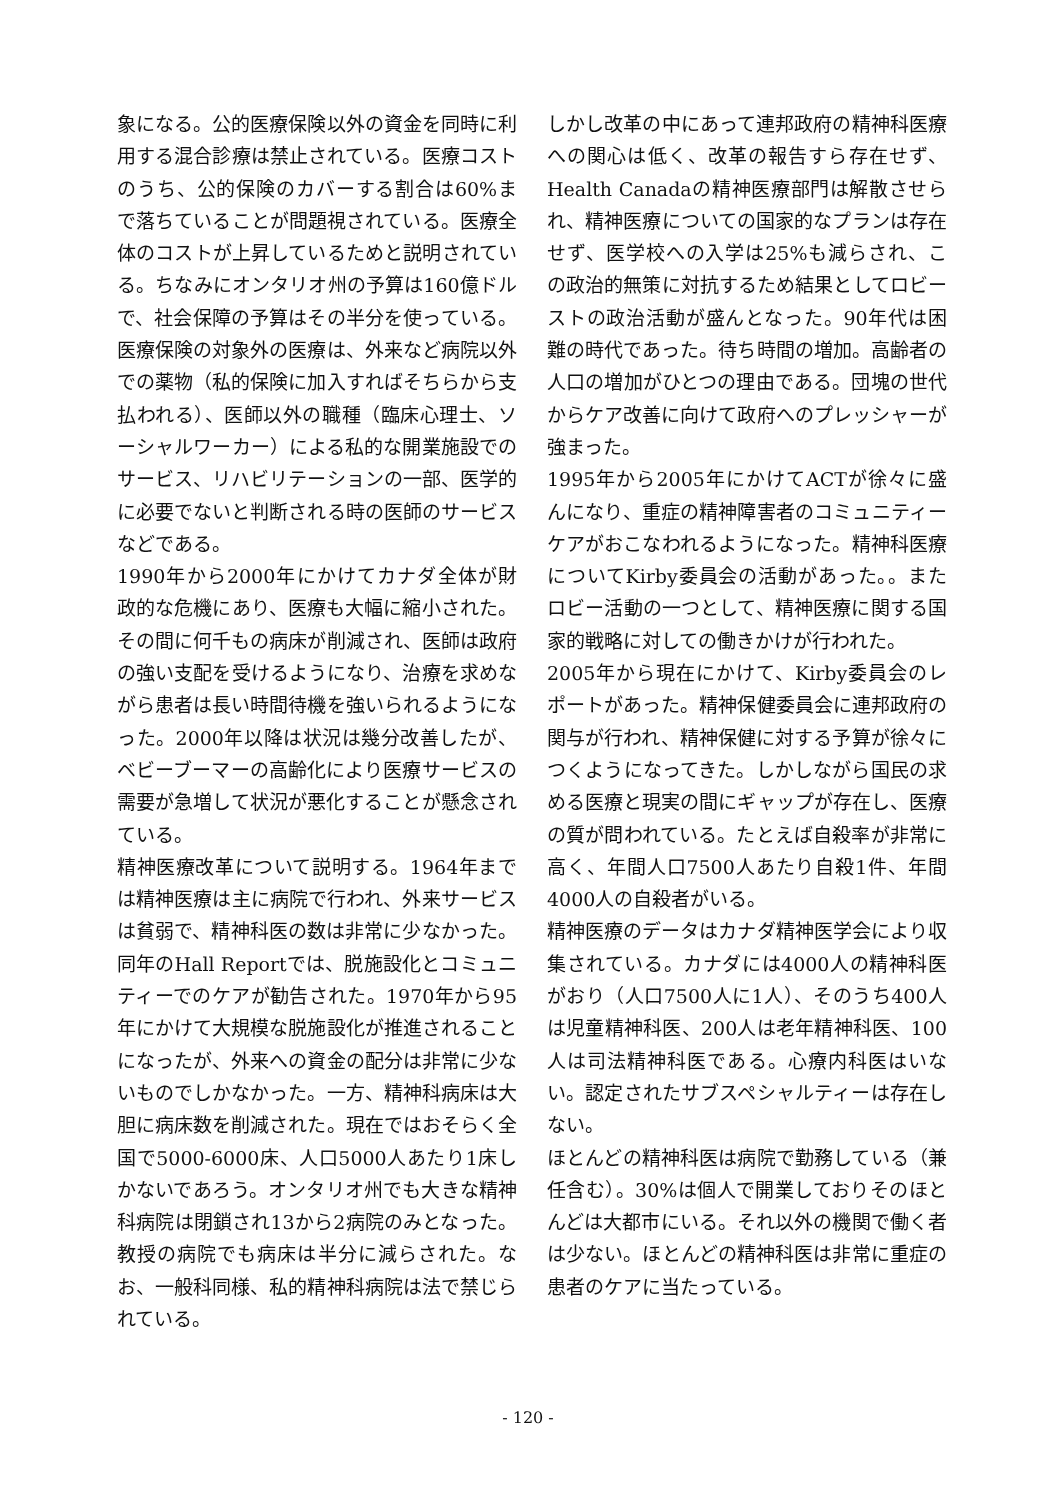象になる。公的医療保険以外の資金を同時に利用する混合診療は禁止されている。医療コストのうち、公的保険のカバーする割合は60%まで落ちていることが問題視されている。医療全体のコストが上昇しているためと説明されている。ちなみにオンタリオ州の予算は160億ドルで、社会保障の予算はその半分を使っている。医療保険の対象外の医療は、外来など病院以外での薬物（私的保険に加入すればそちらから支払われる）、医師以外の職種（臨床心理士、ソーシャルワーカー）による私的な開業施設でのサービス、リハビリテーションの一部、医学的に必要でないと判断される時の医師のサービスなどである。
1990年から2000年にかけてカナダ全体が財政的な危機にあり、医療も大幅に縮小された。その間に何千もの病床が削減され、医師は政府の強い支配を受けるようになり、治療を求めながら患者は長い時間待機を強いられるようになった。2000年以降は状況は幾分改善したが、ベビーブーマーの高齢化により医療サービスの需要が急増して状況が悪化することが懸念されている。
精神医療改革について説明する。1964年までは精神医療は主に病院で行われ、外来サービスは貧弱で、精神科医の数は非常に少なかった。同年のHall Reportでは、脱施設化とコミュニティーでのケアが勧告された。1970年から95年にかけて大規模な脱施設化が推進されることになったが、外来への資金の配分は非常に少ないものでしかなかった。一方、精神科病床は大胆に病床数を削減された。現在ではおそらく全国で5000-6000床、人口5000人あたり1床しかないであろう。オンタリオ州でも大きな精神科病院は閉鎖され13から2病院のみとなった。教授の病院でも病床は半分に減らされた。なお、一般科同様、私的精神科病院は法で禁じられている。
しかし改革の中にあって連邦政府の精神科医療への関心は低く、改革の報告すら存在せず、Health Canadaの精神医療部門は解散させられ、精神医療についての国家的なプランは存在せず、医学校への入学は25%も減らされ、この政治的無策に対抗するため結果としてロビーストの政治活動が盛んとなった。90年代は困難の時代であった。待ち時間の増加。高齢者の人口の増加がひとつの理由である。団塊の世代からケア改善に向けて政府へのプレッシャーが強まった。
1995年から2005年にかけてACTが徐々に盛んになり、重症の精神障害者のコミュニティーケアがおこなわれるようになった。精神科医療についてKirby委員会の活動があった。。またロビー活動の一つとして、精神医療に関する国家的戦略に対しての働きかけが行われた。
2005年から現在にかけて、Kirby委員会のレポートがあった。精神保健委員会に連邦政府の関与が行われ、精神保健に対する予算が徐々につくようになってきた。しかしながら国民の求める医療と現実の間にギャップが存在し、医療の質が問われている。たとえば自殺率が非常に高く、年間人口7500人あたり自殺1件、年間4000人の自殺者がいる。
精神医療のデータはカナダ精神医学会により収集されている。カナダには4000人の精神科医がおり（人口7500人に1人）、そのうち400人は児童精神科医、200人は老年精神科医、100人は司法精神科医である。心療内科医はいない。認定されたサブスペシャルティーは存在しない。
ほとんどの精神科医は病院で勤務している（兼任含む）。30%は個人で開業しておりそのほとんどは大都市にいる。それ以外の機関で働く者は少ない。ほとんどの精神科医は非常に重症の患者のケアに当たっている。
- 120 -